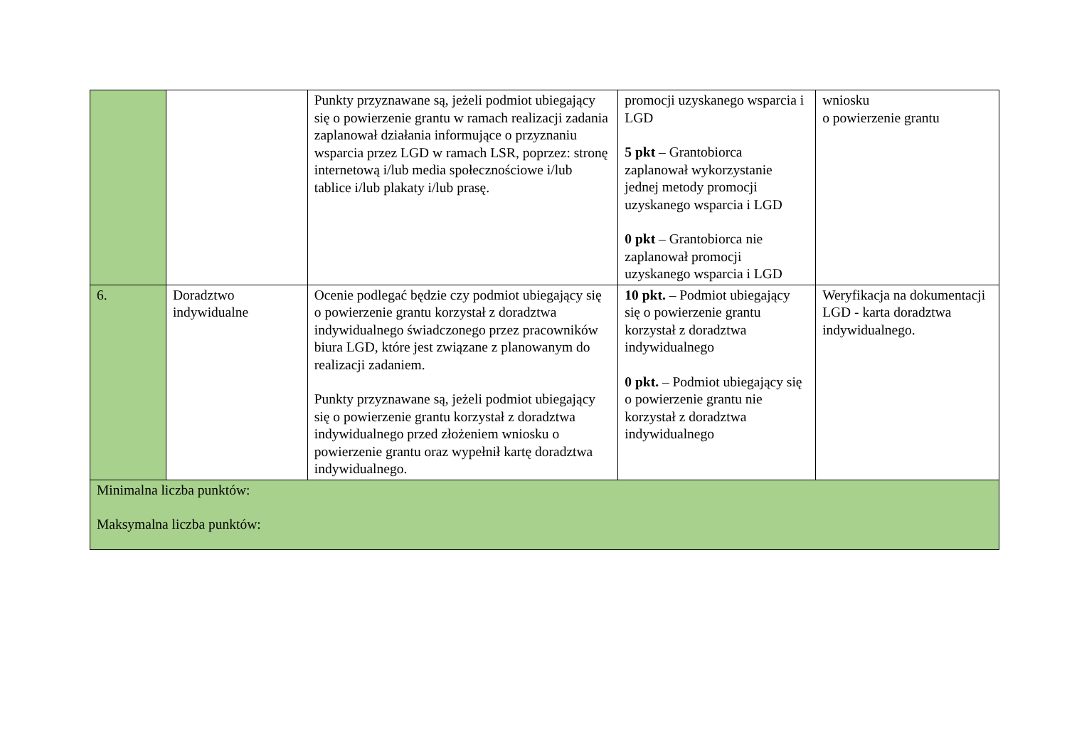| | | Punkty przyznawane są, jeżeli podmiot ubiegający się o powierzenie grantu w ramach realizacji zadania zaplanował działania informujące o przyznaniu wsparcia przez LGD w ramach LSR, poprzez: stronę internetową i/lub media społecznościowe i/lub tablice i/lub plakaty i/lub prasę. | promocji uzyskanego wsparcia i LGD 5 pkt – Grantobiorca zaplanował wykorzystanie jednej metody promocji uzyskanego wsparcia i LGD 0 pkt – Grantobiorca nie zaplanował promocji uzyskanego wsparcia i LGD | wniosku o powierzenie grantu |
| 6. | Doradztwo indywidualne | Ocenie podlegać będzie czy podmiot ubiegający się o powierzenie grantu korzystał z doradztwa indywidualnego świadczonego przez pracowników biura LGD, które jest związane z planowanym do realizacji zadaniem. Punkty przyznawane są, jeżeli podmiot ubiegający się o powierzenie grantu korzystał z doradztwa indywidualnego przed złożeniem wniosku o powierzenie grantu oraz wypełnił kartę doradztwa indywidualnego. | 10 pkt. – Podmiot ubiegający się o powierzenie grantu korzystał z doradztwa indywidualnego 0 pkt. – Podmiot ubiegający się o powierzenie grantu nie korzystał z doradztwa indywidualnego | Weryfikacja na dokumentacji LGD - karta doradztwa indywidualnego. |
| Minimalna liczba punktów: Maksymalna liczba punktów: | | | | |